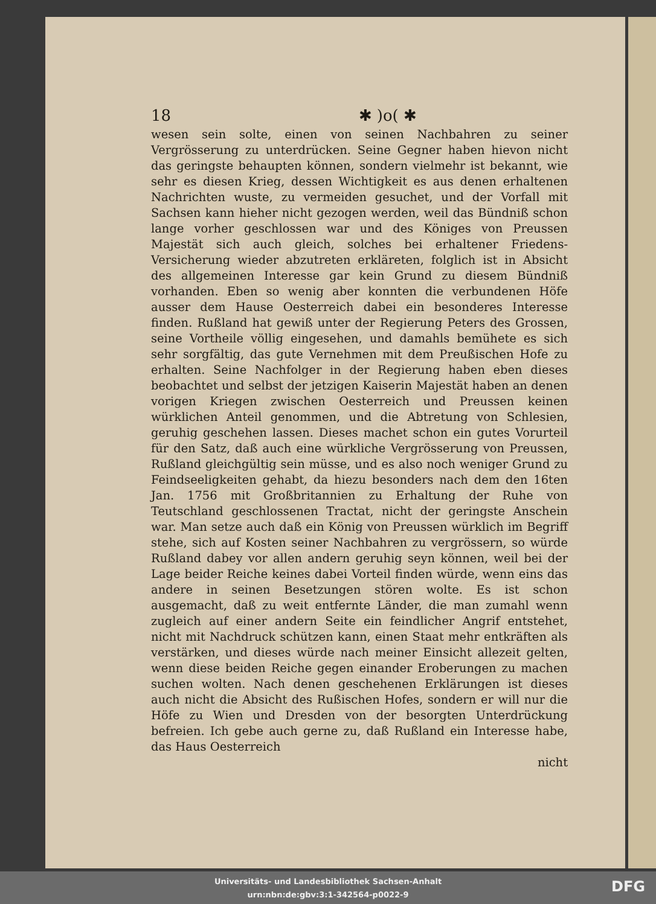18 ✱ )o( ✱
wesen sein solte, einen von seinen Nachbahren zu seiner Vergrösserung zu unterdrücken. Seine Gegner haben hievon nicht das geringste behaupten können, sondern vielmehr ist bekannt, wie sehr es diesen Krieg, dessen Wichtigkeit es aus denen erhaltenen Nachrichten wuste, zu vermeiden gesuchet, und der Vorfall mit Sachsen kann hieher nicht gezogen werden, weil das Bündniß schon lange vorher geschlossen war und des Königes von Preussen Majestät sich auch gleich, solches bei erhaltener Friedens-Versicherung wieder abzutreten erkläreten, folglich ist in Absicht des allgemeinen Interesse gar kein Grund zu diesem Bündniß vorhanden. Eben so wenig aber konnten die verbundenen Höfe ausser dem Hause Oesterreich dabei ein besonderes Interesse finden. Rußland hat gewiß unter der Regierung Peters des Grossen, seine Vortheile völlig eingesehen, und damahls bemühete es sich sehr sorgfältig, das gute Vernehmen mit dem Preußischen Hofe zu erhalten. Seine Nachfolger in der Regierung haben eben dieses beobachtet und selbst der jetzigen Kaiserin Majestät haben an denen vorigen Kriegen zwischen Oesterreich und Preussen keinen würklichen Anteil genommen, und die Abtretung von Schlesien, geruhig geschehen lassen. Dieses machet schon ein gutes Vorurteil für den Satz, daß auch eine würkliche Vergrösserung von Preussen, Rußland gleichgültig sein müsse, und es also noch weniger Grund zu Feindseeligkeiten gehabt, da hiezu besonders nach dem den 16ten Jan. 1756 mit Großbritannien zu Erhaltung der Ruhe von Teutschland geschlossenen Tractat, nicht der geringste Anschein war. Man setze auch daß ein König von Preussen würklich im Begriff stehe, sich auf Kosten seiner Nachbahren zu vergrössern, so würde Rußland dabey vor allen andern geruhig seyn können, weil bei der Lage beider Reiche keines dabei Vorteil finden würde, wenn eins das andere in seinen Besetzungen stören wolte. Es ist schon ausgemacht, daß zu weit entfernte Länder, die man zumahl wenn zugleich auf einer andern Seite ein feindlicher Angrif entstehet, nicht mit Nachdruck schützen kann, einen Staat mehr entkräften als verstärken, und dieses würde nach meiner Einsicht allezeit gelten, wenn diese beiden Reiche gegen einander Eroberungen zu machen suchen wolten. Nach denen geschehenen Erklärungen ist dieses auch nicht die Absicht des Rußischen Hofes, sondern er will nur die Höfe zu Wien und Dresden von der besorgten Unterdrückung befreien. Ich gebe auch gerne zu, daß Rußland ein Interesse habe, das Haus Oesterreich
nicht
Universitäts- und Landesbibliothek Sachsen-Anhalt
urn:nbn:de:gbv:3:1-342564-p0022-9
DFG